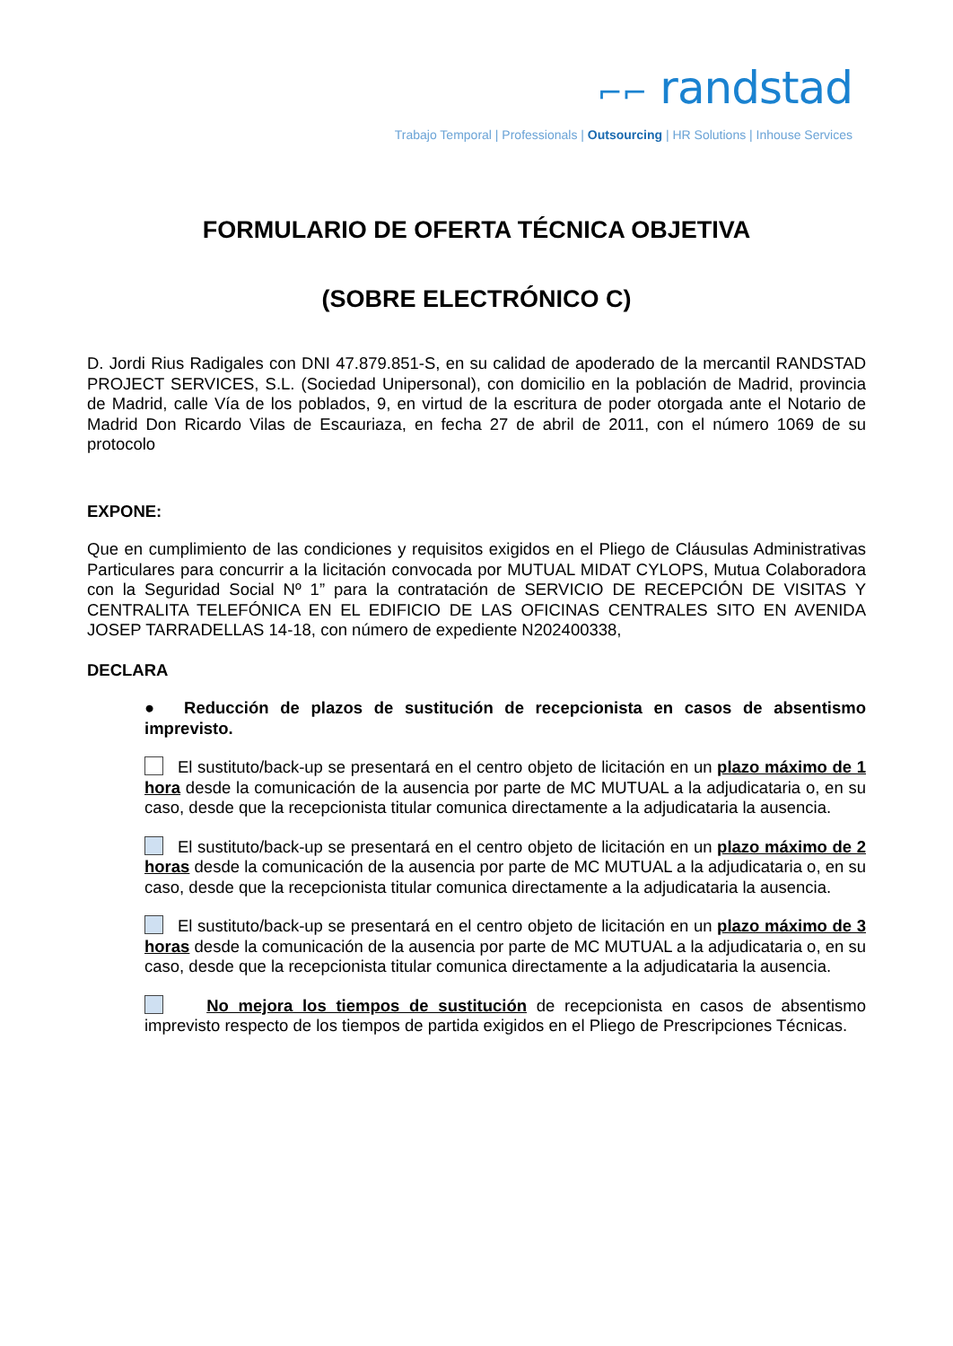⌐⌐ randstad
Trabajo Temporal | Professionals | Outsourcing | HR Solutions | Inhouse Services
FORMULARIO DE OFERTA TÉCNICA OBJETIVA
(SOBRE ELECTRÓNICO C)
D. Jordi Rius Radigales con DNI 47.879.851-S, en su calidad de apoderado de la mercantil RANDSTAD PROJECT SERVICES, S.L. (Sociedad Unipersonal), con domicilio en la población de Madrid, provincia de Madrid, calle Vía de los poblados, 9, en virtud de la escritura de poder otorgada ante el Notario de Madrid Don Ricardo Vilas de Escauriaza, en fecha 27 de abril de 2011, con el número 1069 de su protocolo
EXPONE:
Que en cumplimiento de las condiciones y requisitos exigidos en el Pliego de Cláusulas Administrativas Particulares para concurrir a la licitación convocada por MUTUAL MIDAT CYLOPS, Mutua Colaboradora con la Seguridad Social Nº 1” para la contratación de SERVICIO DE RECEPCIÓN DE VISITAS Y CENTRALITA TELEFÓNICA EN EL EDIFICIO DE LAS OFICINAS CENTRALES SITO EN AVENIDA JOSEP TARRADELLAS 14-18, con número de expediente N202400338,
DECLARA
● Reducción de plazos de sustitución de recepcionista en casos de absentismo imprevisto.
El sustituto/back-up se presentará en el centro objeto de licitación en un plazo máximo de 1 hora desde la comunicación de la ausencia por parte de MC MUTUAL a la adjudicataria o, en su caso, desde que la recepcionista titular comunica directamente a la adjudicataria la ausencia.
El sustituto/back-up se presentará en el centro objeto de licitación en un plazo máximo de 2 horas desde la comunicación de la ausencia por parte de MC MUTUAL a la adjudicataria o, en su caso, desde que la recepcionista titular comunica directamente a la adjudicataria la ausencia.
El sustituto/back-up se presentará en el centro objeto de licitación en un plazo máximo de 3 horas desde la comunicación de la ausencia por parte de MC MUTUAL a la adjudicataria o, en su caso, desde que la recepcionista titular comunica directamente a la adjudicataria la ausencia.
No mejora los tiempos de sustitución de recepcionista en casos de absentismo imprevisto respecto de los tiempos de partida exigidos en el Pliego de Prescripciones Técnicas.